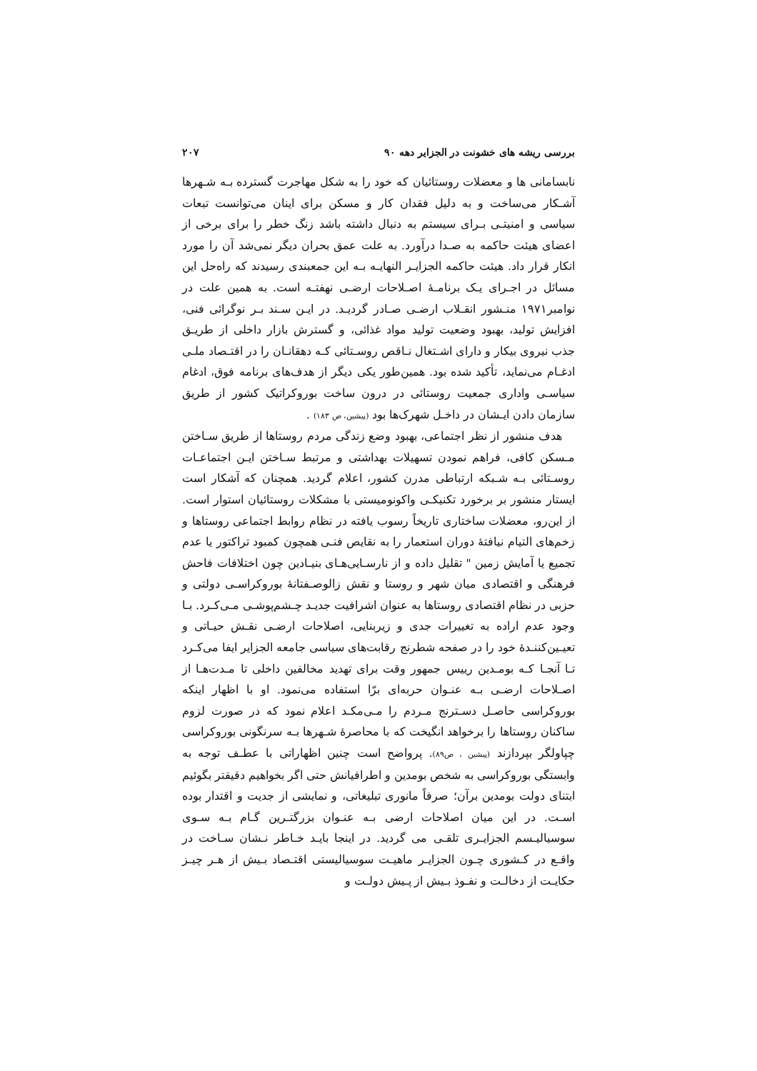بررسی ریشه های خشونت در الجزایر دهه ۹۰ ۲۰۷
نابسامانی ها و معضلات روستائیان که خود را به شکل مهاجرت گسترده بـه شـهرها آشـکار می‌ساخت و به دلیل فقدان کار و مسکن برای اینان می‌توانست تبعات سیاسی و امنیتـی بـرای سیستم به دنبال داشته باشد زنگ خطر را برای برخی از اعضای هیئت حاکمه به صـدا درآورد. به علت عمق بحران دیگر نمی‌شد آن را مورد انکار قرار داد. هیئت حاکمه الجزایـر النهایـه بـه این جمعبندی رسیدند که راه‌حل این مسائل در اجـرای یـک برنامـهٔ اصـلاحات ارضـی نهفتـه است. به همین علت در نوامبر۱۹۷۱ منـشور انقـلاب ارضـی صـادر گردیـد. در ایـن سـند بـر نوگرائی فنی، افزایش تولید، بهبود وضعیت تولید مواد غذائی، و گسترش بازار داخلی از طریـق جذب نیروی بیکار و دارای اشـتغال نـاقص روسـتائی کـه دهقانـان را در اقتـصاد ملـی ادغـام می‌نماید، تأکید شده بود. همین‌طور یکی دیگر از هدف‌های برنامه فوق، ادغام سیاسـی واداری جمعیت روستائی در درون ساخت بوروکراتیک کشور از طریق سازمان دادن ایـشان در داخـل شهرک‌ها بود (پیشین، ص ۱۸۳) .
هدف منشور از نظر اجتماعی، بهبود وضع زندگی مردم روستاها از طریق سـاختن مـسکن کافی، فراهم نمودن تسهیلات بهداشتی و مرتبط سـاختن ایـن اجتماعـات روسـتائی بـه شـبکه ارتباطی مدرن کشور، اعلام گردید. همچنان که آشکار است ایستار منشور بر برخورد تکنیکـی واکونومیستی با مشکلات روستائیان استوار است. از این‌رو، معضلات ساختاری تاریخاً رسوب یافته در نظام روابط اجتماعی روستاها و زخم‌های التیام نیافتهٔ دوران استعمار را به نقایص فنـی همچون کمبود تراکتور یا عدم تجمیع یا آمایش زمین " تقلیل داده و از نارسـایی‌هـای بنیـادین چون اختلافات فاحش فرهنگی و اقتصادی میان شهر و روستا و نقش زالوصـفتانهٔ بوروکراسـی دولتی و حزبی در نظام اقتصادی روستاها به عنوان اشرافیت جدیـد چـشم‌پوشـی مـی‌کـرد. بـا وجود عدم اراده به تغییرات جدی و زیربنایی، اصلاحات ارضـی نقـش حیـاتی و تعیـین‌کننـدهٔ خود را در صفحه شطرنج رقابت‌های سیاسی جامعه الجزایر ایفا می‌کـرد تـا آنجـا کـه بومـدین رییس جمهور وقت برای تهدید مخالفین داخلی تا مـدت‌هـا از اصـلاحات ارضـی بـه عنـوان حربه‌ای برّا استفاده می‌نمود. او با اظهار اینکه بوروکراسی حاصـل دسـترنج مـردم را مـی‌مکـد اعلام نمود که در صورت لزوم ساکنان روستاها را برخواهد انگیخت که با محاصرهٔ شـهرها بـه سرنگونی بوروکراسی چپاولگر بپردازند (پیشین ، ص۸۹). پرواضح است چنین اظهاراتی با عطـف توجه به وابستگی بوروکراسی به شخص بومدین و اطرافیانش حتی اگر بخواهیم دقیقتر بگوئیم ابتنای دولت بومدین برآن؛ صرفاً مانوری تبلیغاتی، و نمایشی از جدیت و اقتدار بوده اسـت. در این میان اصلاحات ارضی بـه عنـوان بزرگتـرین گـام بـه سـوی سوسیالیـسم الجزایـری تلقـی می گردید. در اینجا بایـد خـاطر نـشان سـاخت در واقـع در کـشوری چـون الجزایـر ماهیـت سوسیالیستی اقتـصاد بـیش از هـر چیـز حکایـت از دخالـت و نفـوذ بـیش از پـیش دولـت و